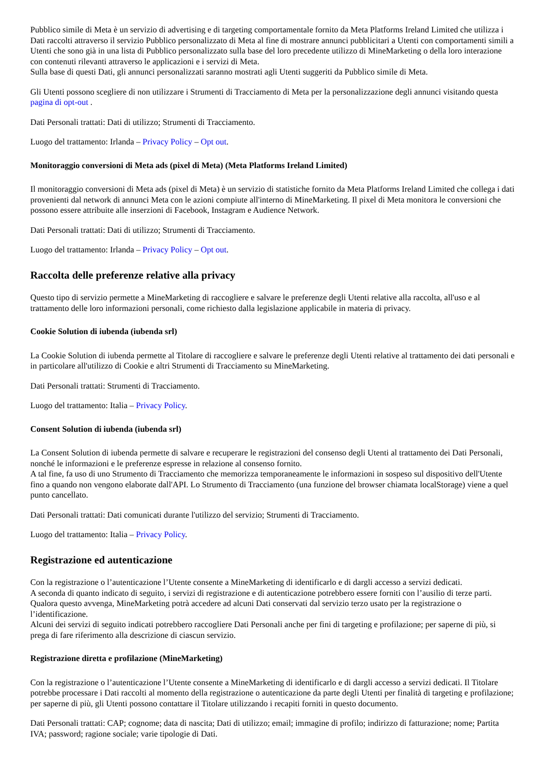Pubblico simile di Meta è un servizio di advertising e di targeting comportamentale fornito da Meta Platforms Ireland Limited che utilizza i Dati raccolti attraverso il servizio Pubblico personalizzato di Meta al fine di mostrare annunci pubblicitari a Utenti con comportamenti simili a Utenti che sono già in una lista di Pubblico personalizzato sulla base del loro precedente utilizzo di MineMarketing o della loro interazione con contenuti rilevanti attraverso le applicazioni e i servizi di Meta.
Sulla base di questi Dati, gli annunci personalizzati saranno mostrati agli Utenti suggeriti da Pubblico simile di Meta.
Gli Utenti possono scegliere di non utilizzare i Strumenti di Tracciamento di Meta per la personalizzazione degli annunci visitando questa pagina di opt-out .
Dati Personali trattati: Dati di utilizzo; Strumenti di Tracciamento.
Luogo del trattamento: Irlanda – Privacy Policy – Opt out.
Monitoraggio conversioni di Meta ads (pixel di Meta) (Meta Platforms Ireland Limited)
Il monitoraggio conversioni di Meta ads (pixel di Meta) è un servizio di statistiche fornito da Meta Platforms Ireland Limited che collega i dati provenienti dal network di annunci Meta con le azioni compiute all'interno di MineMarketing. Il pixel di Meta monitora le conversioni che possono essere attribuite alle inserzioni di Facebook, Instagram e Audience Network.
Dati Personali trattati: Dati di utilizzo; Strumenti di Tracciamento.
Luogo del trattamento: Irlanda – Privacy Policy – Opt out.
Raccolta delle preferenze relative alla privacy
Questo tipo di servizio permette a MineMarketing di raccogliere e salvare le preferenze degli Utenti relative alla raccolta, all'uso e al trattamento delle loro informazioni personali, come richiesto dalla legislazione applicabile in materia di privacy.
Cookie Solution di iubenda (iubenda srl)
La Cookie Solution di iubenda permette al Titolare di raccogliere e salvare le preferenze degli Utenti relative al trattamento dei dati personali e in particolare all'utilizzo di Cookie e altri Strumenti di Tracciamento su MineMarketing.
Dati Personali trattati: Strumenti di Tracciamento.
Luogo del trattamento: Italia – Privacy Policy.
Consent Solution di iubenda (iubenda srl)
La Consent Solution di iubenda permette di salvare e recuperare le registrazioni del consenso degli Utenti al trattamento dei Dati Personali, nonché le informazioni e le preferenze espresse in relazione al consenso fornito.
A tal fine, fa uso di uno Strumento di Tracciamento che memorizza temporaneamente le informazioni in sospeso sul dispositivo dell'Utente fino a quando non vengono elaborate dall'API. Lo Strumento di Tracciamento (una funzione del browser chiamata localStorage) viene a quel punto cancellato.
Dati Personali trattati: Dati comunicati durante l'utilizzo del servizio; Strumenti di Tracciamento.
Luogo del trattamento: Italia – Privacy Policy.
Registrazione ed autenticazione
Con la registrazione o l’autenticazione l’Utente consente a MineMarketing di identificarlo e di dargli accesso a servizi dedicati.
A seconda di quanto indicato di seguito, i servizi di registrazione e di autenticazione potrebbero essere forniti con l’ausilio di terze parti. Qualora questo avvenga, MineMarketing potrà accedere ad alcuni Dati conservati dal servizio terzo usato per la registrazione o l’identificazione.
Alcuni dei servizi di seguito indicati potrebbero raccogliere Dati Personali anche per fini di targeting e profilazione; per saperne di più, si prega di fare riferimento alla descrizione di ciascun servizio.
Registrazione diretta e profilazione (MineMarketing)
Con la registrazione o l’autenticazione l’Utente consente a MineMarketing di identificarlo e di dargli accesso a servizi dedicati. Il Titolare potrebbe processare i Dati raccolti al momento della registrazione o autenticazione da parte degli Utenti per finalità di targeting e profilazione; per saperne di più, gli Utenti possono contattare il Titolare utilizzando i recapiti forniti in questo documento.
Dati Personali trattati: CAP; cognome; data di nascita; Dati di utilizzo; email; immagine di profilo; indirizzo di fatturazione; nome; Partita IVA; password; ragione sociale; varie tipologie di Dati.